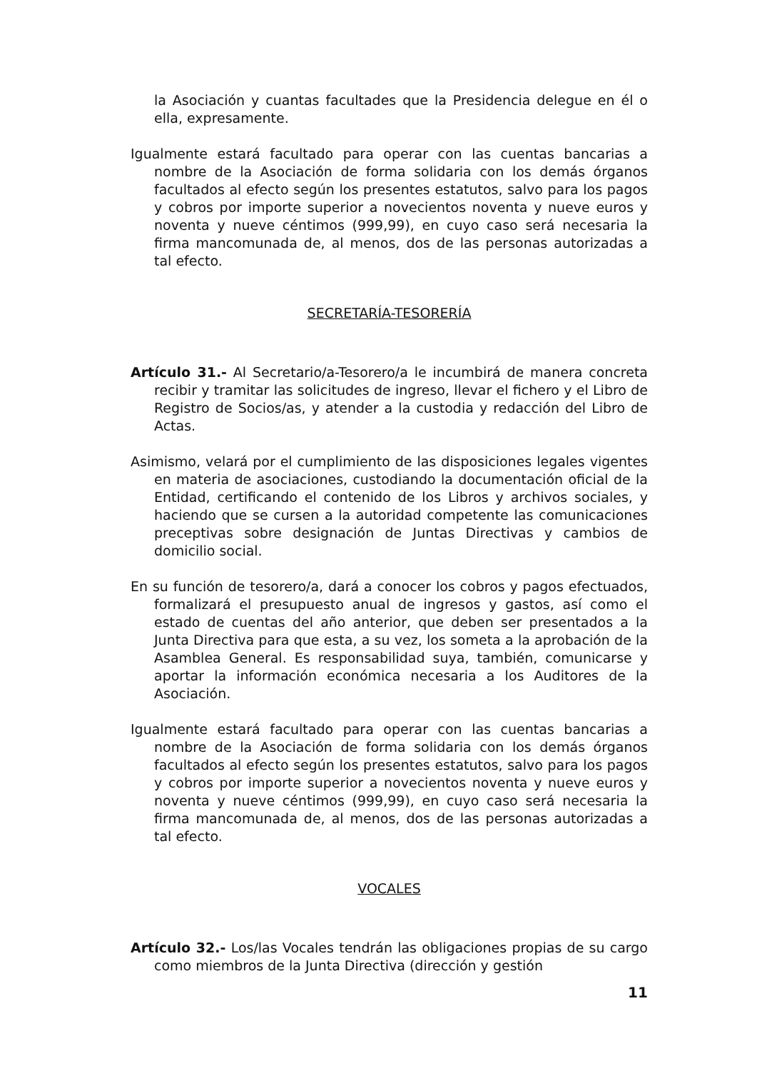la Asociación y cuantas facultades que la Presidencia delegue en él o ella, expresamente.
Igualmente estará facultado para operar con las cuentas bancarias a nombre de la Asociación de forma solidaria con los demás órganos facultados al efecto según los presentes estatutos, salvo para los pagos y cobros por importe superior a novecientos noventa y nueve euros y noventa y nueve céntimos (999,99), en cuyo caso será necesaria la firma mancomunada de, al menos, dos de las personas autorizadas a tal efecto.
SECRETARÍA-TESORERÍA
Artículo 31.- Al Secretario/a-Tesorero/a le incumbirá de manera concreta recibir y tramitar las solicitudes de ingreso, llevar el fichero y el Libro de Registro de Socios/as, y atender a la custodia y redacción del Libro de Actas.
Asimismo, velará por el cumplimiento de las disposiciones legales vigentes en materia de asociaciones, custodiando la documentación oficial de la Entidad, certificando el contenido de los Libros y archivos sociales, y haciendo que se cursen a la autoridad competente las comunicaciones preceptivas sobre designación de Juntas Directivas y cambios de domicilio social.
En su función de tesorero/a, dará a conocer los cobros y pagos efectuados, formalizará el presupuesto anual de ingresos y gastos, así como el estado de cuentas del año anterior, que deben ser presentados a la Junta Directiva para que esta, a su vez, los someta a la aprobación de la Asamblea General. Es responsabilidad suya, también, comunicarse y aportar la información económica necesaria a los Auditores de la Asociación.
Igualmente estará facultado para operar con las cuentas bancarias a nombre de la Asociación de forma solidaria con los demás órganos facultados al efecto según los presentes estatutos, salvo para los pagos y cobros por importe superior a novecientos noventa y nueve euros y noventa y nueve céntimos (999,99), en cuyo caso será necesaria la firma mancomunada de, al menos, dos de las personas autorizadas a tal efecto.
VOCALES
Artículo 32.- Los/las Vocales tendrán las obligaciones propias de su cargo como miembros de la Junta Directiva (dirección y gestión
11